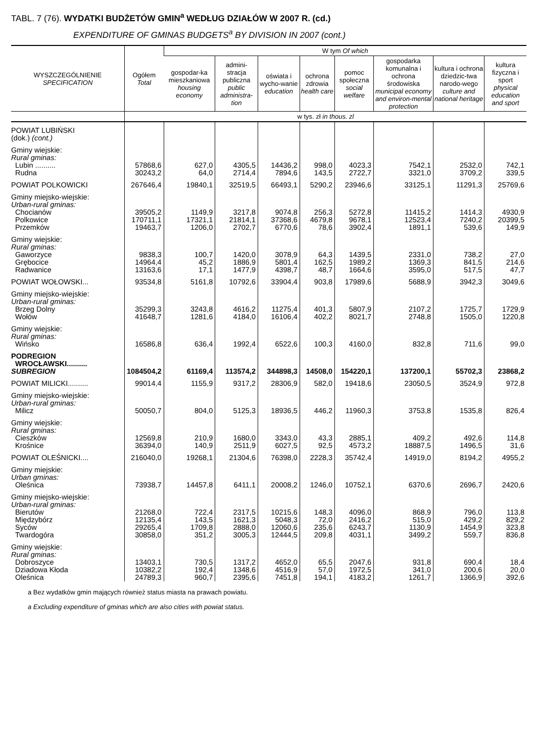TABL. 7 (76). WYDATKI BUDŻETÓW GMIN<sup>a</sup> WEDŁUG DZIAŁÓW W 2007 R. (cd.)
EXPENDITURE OF GMINAS BUDGETS<sup>a</sup> BY DIVISION IN 2007 (cont.)
| WYSZCZEGÓLNIENIE SPECIFICATION | Ogółem Total | W tym Of which | | | | | | | |
| --- | --- | --- | --- | --- | --- | --- | --- | --- | --- |
| | | gospodar-ka mieszkaniowa housing economy | admini-stracja publiczna public administra-tion | oświata i wycho-wanie education | ochrona zdrowia health care | pomoc społeczna social welfare | gospodarka komunalna i ochrona środowiska municipal economy and environ-mental protection | kultura i ochrona dziedzic-twa narodo-wego culture and national heritage | kultura fizyczna i sport physical education and sport |
| | w tys. zł in thous. zl | | | | | | | | |
| POWIAT LUBIŃSKI (dok.) (cont.) | | | | | | | | | |
| Gminy wiejskie: Rural gminas: | | | | | | | | | |
| Lubin .......... | 57868,6 | 627,0 | 4305,5 | 14436,2 | 998,0 | 4023,3 | 7542,1 | 2532,0 | 742,1 |
| Rudna | 30243,2 | 64,0 | 2714,4 | 7894,6 | 143,5 | 2722,7 | 3321,0 | 3709,2 | 339,5 |
| POWIAT POLKOWICKI | 267646,4 | 19840,1 | 32519,5 | 66493,1 | 5290,2 | 23946,6 | 33125,1 | 11291,3 | 25769,6 |
| Gminy miejsko-wiejskie: Urban-rural gminas: | | | | | | | | | |
| Chocianów | 39505,2 | 1149,9 | 3217,8 | 9074,8 | 256,3 | 5272,8 | 11415,2 | 1414,3 | 4930,9 |
| Polkowice | 170711,1 | 17321,1 | 21814,1 | 37368,6 | 4679,8 | 9678,1 | 12523,4 | 7240,2 | 20399,5 |
| Przemków | 19463,7 | 1206,0 | 2702,7 | 6770,6 | 78,6 | 3902,4 | 1891,1 | 539,6 | 149,9 |
| Gminy wiejskie: Rural gminas: | | | | | | | | | |
| Gaworzyce | 9838,3 | 100,7 | 1420,0 | 3078,9 | 64,3 | 1439,5 | 2331,0 | 738,2 | 27,0 |
| Grębocice | 14964,4 | 45,2 | 1886,9 | 5801,4 | 162,5 | 1989,2 | 1369,3 | 841,5 | 214,6 |
| Radwanice | 13163,6 | 17,1 | 1477,9 | 4398,7 | 48,7 | 1664,6 | 3595,0 | 517,5 | 47,7 |
| POWIAT WOŁOWSKI... | 93534,8 | 5161,8 | 10792,6 | 33904,4 | 903,8 | 17989,6 | 5688,9 | 3942,3 | 3049,6 |
| Gminy miejsko-wiejskie: Urban-rural gminas: | | | | | | | | | |
| Brzeg Dolny | 35299,3 | 3243,8 | 4616,2 | 11275,4 | 401,3 | 5807,9 | 2107,2 | 1725,7 | 1729,9 |
| Wołów | 41648,7 | 1281,6 | 4184,0 | 16106,4 | 402,2 | 8021,7 | 2748,8 | 1505,0 | 1220,8 |
| Gminy wiejskie: Rural gminas: | | | | | | | | | |
| Wińsko | 16586,8 | 636,4 | 1992,4 | 6522,6 | 100,3 | 4160,0 | 832,8 | 711,6 | 99,0 |
| PODREGION WROCŁAWSKI.......... SUBREGION | 1084504,2 | 61169,4 | 113574,2 | 344898,3 | 14508,0 | 154220,1 | 137200,1 | 55702,3 | 23868,2 |
| POWIAT MILICKI.......... | 99014,4 | 1155,9 | 9317,2 | 28306,9 | 582,0 | 19418,6 | 23050,5 | 3524,9 | 972,8 |
| Gminy miejsko-wiejskie: Urban-rural gminas: | | | | | | | | | |
| Milicz | 50050,7 | 804,0 | 5125,3 | 18936,5 | 446,2 | 11960,3 | 3753,8 | 1535,8 | 826,4 |
| Gminy wiejskie: Rural gminas: | | | | | | | | | |
| Cieszków | 12569,8 | 210,9 | 1680,0 | 3343,0 | 43,3 | 2885,1 | 409,2 | 492,6 | 114,8 |
| Krośnice | 36394,0 | 140,9 | 2511,9 | 6027,5 | 92,5 | 4573,2 | 18887,5 | 1496,5 | 31,6 |
| POWIAT OLEŚNICKI.... | 216040,0 | 19268,1 | 21304,6 | 76398,0 | 2228,3 | 35742,4 | 14919,0 | 8194,2 | 4955,2 |
| Gminy miejskie: Urban gminas: | | | | | | | | | |
| Oleśnica | 73938,7 | 14457,8 | 6411,1 | 20008,2 | 1246,0 | 10752,1 | 6370,6 | 2696,7 | 2420,6 |
| Gminy miejsko-wiejskie: Urban-rural gminas: | | | | | | | | | |
| Bierutów | 21268,0 | 722,4 | 2317,5 | 10215,6 | 148,3 | 4096,0 | 868,9 | 796,0 | 113,8 |
| Międzybórz | 12135,4 | 143,5 | 1621,3 | 5048,3 | 72,0 | 2416,2 | 515,0 | 429,2 | 829,2 |
| Syców | 29265,4 | 1709,8 | 2888,0 | 12060,6 | 235,6 | 6243,7 | 1130,9 | 1454,9 | 323,8 |
| Twardogóra | 30858,0 | 351,2 | 3005,3 | 12444,5 | 209,8 | 4031,1 | 3499,2 | 559,7 | 836,8 |
| Gminy wiejskie: Rural gminas: | | | | | | | | | |
| Dobroszyce | 13403,1 | 730,5 | 1317,2 | 4652,0 | 65,5 | 2047,6 | 931,8 | 690,4 | 18,4 |
| Dziadowa Kłoda | 10382,2 | 192,4 | 1348,6 | 4516,9 | 57,0 | 1972,5 | 341,0 | 200,6 | 20,0 |
| Oleśnica | 24789,3 | 960,7 | 2395,6 | 7451,8 | 194,1 | 4183,2 | 1261,7 | 1366,9 | 392,6 |
a Bez wydatków gmin mających również status miasta na prawach powiatu.
a Excluding expenditure of gminas which are also cities with powiat status.